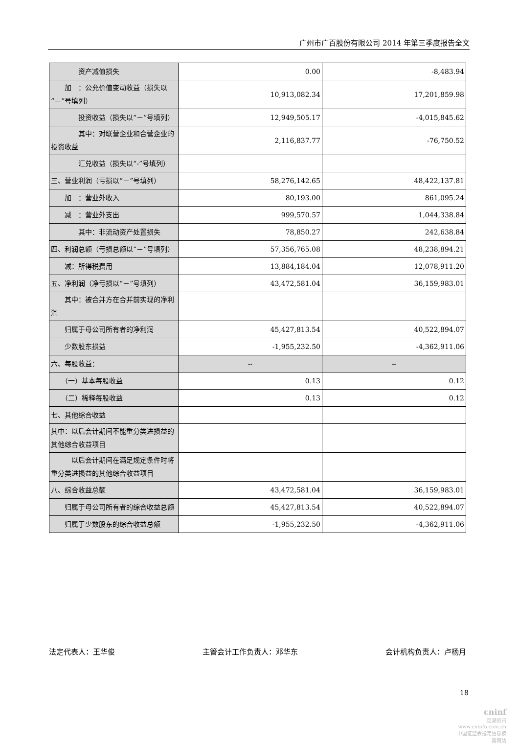广州市广百股份有限公司 2014 年第三季度报告全文
| 资产减值损失 | 0.00 | -8,483.94 |
| 加 ：公允价值变动收益（损失以“－”号填列） | 10,913,082.34 | 17,201,859.98 |
| 投资收益（损失以“－”号填列） | 12,949,505.17 | -4,015,845.62 |
| 其中：对联营企业和合营企业的投资收益 | 2,116,837.77 | -76,750.52 |
| 汇兑收益（损失以“-”号填列） | | |
| 三、营业利润（亏损以“－”号填列） | 58,276,142.65 | 48,422,137.81 |
| 加 ：营业外收入 | 80,193.00 | 861,095.24 |
| 减 ：营业外支出 | 999,570.57 | 1,044,338.84 |
| 其中：非流动资产处置损失 | 78,850.27 | 242,638.84 |
| 四、利润总额（亏损总额以“－”号填列） | 57,356,765.08 | 48,238,894.21 |
| 减：所得税费用 | 13,884,184.04 | 12,078,911.20 |
| 五、净利润（净亏损以“－”号填列） | 43,472,581.04 | 36,159,983.01 |
| 其中：被合并方在合并前实现的净利润 | | |
| 归属于母公司所有者的净利润 | 45,427,813.54 | 40,522,894.07 |
| 少数股东损益 | -1,955,232.50 | -4,362,911.06 |
| 六、每股收益： | -- | -- |
| （一）基本每股收益 | 0.13 | 0.12 |
| （二）稀释每股收益 | 0.13 | 0.12 |
| 七、其他综合收益 | | |
| 其中：以后会计期间不能重分类进损益的其他综合收益项目 | | |
| 以后会计期间在满足规定条件时将重分类进损益的其他综合收益项目 | | |
| 八、综合收益总额 | 43,472,581.04 | 36,159,983.01 |
| 归属于母公司所有者的综合收益总额 | 45,427,813.54 | 40,522,894.07 |
| 归属于少数股东的综合收益总额 | -1,955,232.50 | -4,362,911.06 |
法定代表人：王华俊 主管会计工作负责人：邓华东 会计机构负责人：卢杨月
18
cninf
巨潮资讯
www.cninfo.com.cn
中国证监会指定信息披露网站